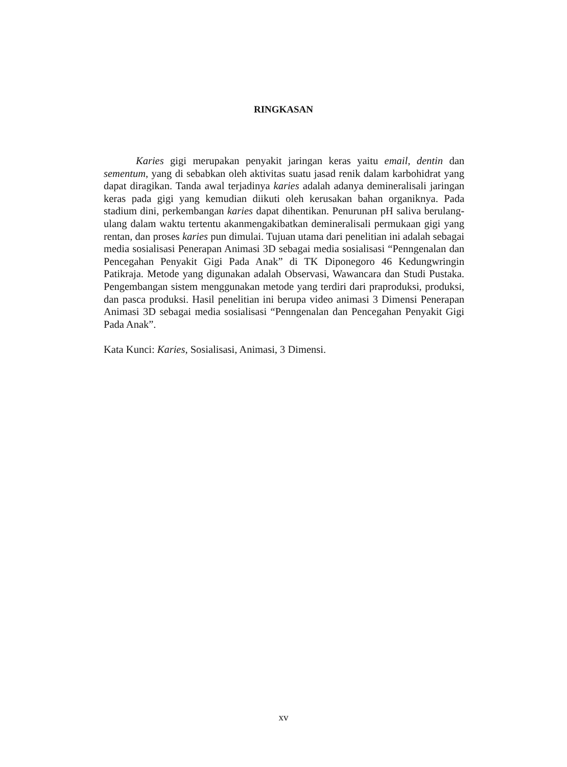RINGKASAN
Karies gigi merupakan penyakit jaringan keras yaitu email, dentin dan sementum, yang di sebabkan oleh aktivitas suatu jasad renik dalam karbohidrat yang dapat diragikan. Tanda awal terjadinya karies adalah adanya demineralisali jaringan keras pada gigi yang kemudian diikuti oleh kerusakan bahan organiknya. Pada stadium dini, perkembangan karies dapat dihentikan. Penurunan pH saliva berulang-ulang dalam waktu tertentu akanmengakibatkan demineralisali permukaan gigi yang rentan, dan proses karies pun dimulai. Tujuan utama dari penelitian ini adalah sebagai media sosialisasi Penerapan Animasi 3D sebagai media sosialisasi “Penngenalan dan Pencegahan Penyakit Gigi Pada Anak” di TK Diponegoro 46 Kedungwringin Patikraja. Metode yang digunakan adalah Observasi, Wawancara dan Studi Pustaka. Pengembangan sistem menggunakan metode yang terdiri dari praproduksi, produksi, dan pasca produksi. Hasil penelitian ini berupa video animasi 3 Dimensi Penerapan Animasi 3D sebagai media sosialisasi “Penngenalan dan Pencegahan Penyakit Gigi Pada Anak”.
Kata Kunci: Karies, Sosialisasi, Animasi, 3 Dimensi.
xv